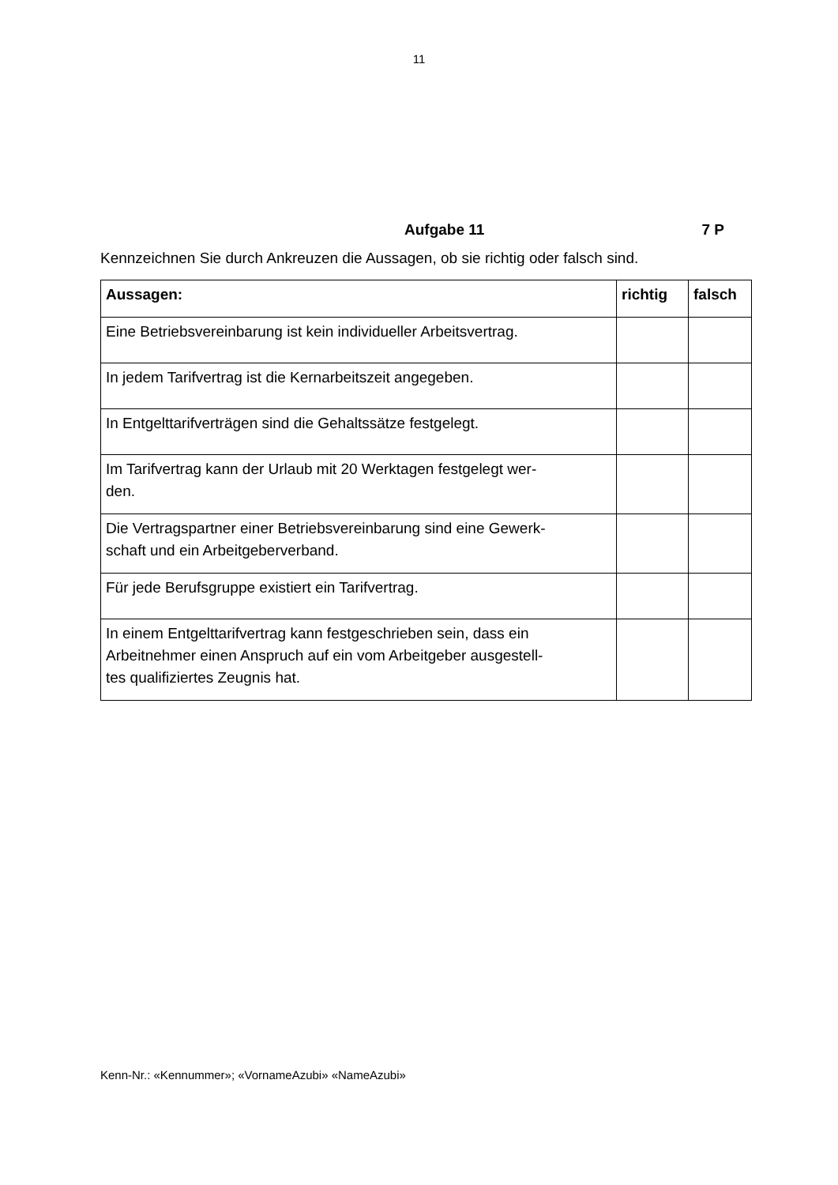11
Aufgabe 11 7 P
Kennzeichnen Sie durch Ankreuzen die Aussagen, ob sie richtig oder falsch sind.
| Aussagen: | richtig | falsch |
| --- | --- | --- |
| Eine Betriebsvereinbarung ist kein individueller Arbeitsvertrag. | | |
| In jedem Tarifvertrag ist die Kernarbeitszeit angegeben. | | |
| In Entgelttarifverträgen sind die Gehaltssätze festgelegt. | | |
| Im Tarifvertrag kann der Urlaub mit 20 Werktagen festgelegt wer- den. | | |
| Die Vertragspartner einer Betriebsvereinbarung sind eine Gewerk- schaft und ein Arbeitgeberverband. | | |
| Für jede Berufsgruppe existiert ein Tarifvertrag. | | |
| In einem Entgelttarifvertrag kann festgeschrieben sein, dass ein Arbeitnehmer einen Anspruch auf ein vom Arbeitgeber ausgestell- tes qualifiziertes Zeugnis hat. | | |
Kenn-Nr.: «Kennummer»; «VornameAzubi» «NameAzubi»